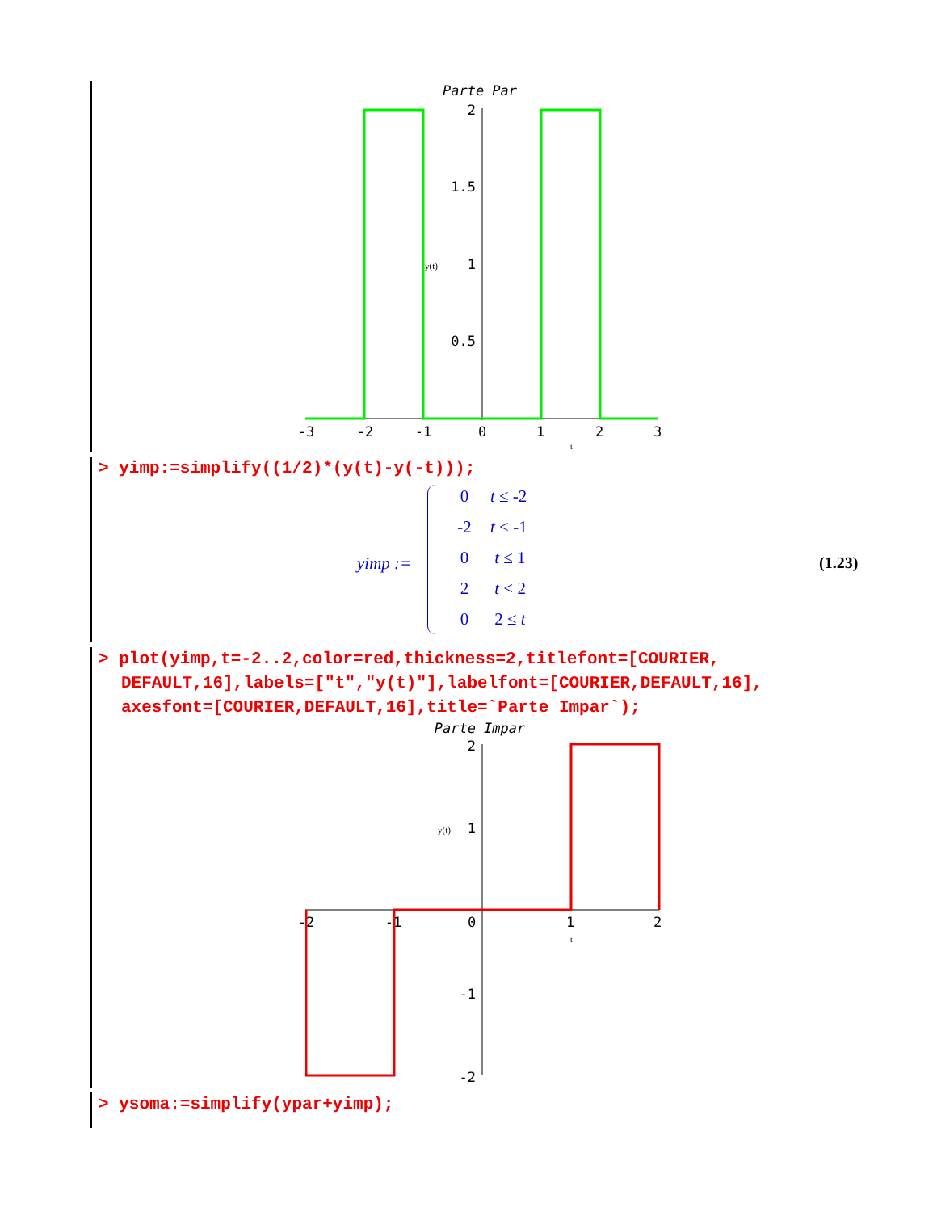Parte Par
2
1.5
1
0.5
-3
-2
-1
0
1
2
3
y(t)
t
> yimp:=simplify((1/2)*(y(t)-y(-t)));
yimp :=
| 0 | t ≤ -2 |
| -2 | t < -1 |
| 0 | t ≤ 1 |
| 2 | t < 2 |
| 0 | 2 ≤ t |
(1.23)
> plot(yimp,t=-2..2,color=red,thickness=2,titlefont=[COURIER,
DEFAULT,16],labels=["t","y(t)"],labelfont=[COURIER,DEFAULT,16],
axesfont=[COURIER,DEFAULT,16],title=`Parte Impar`);
Parte Impar
2
1
-1
-2
-2
-1
0
1
2
y(t)
t
> ysoma:=simplify(ypar+yimp);